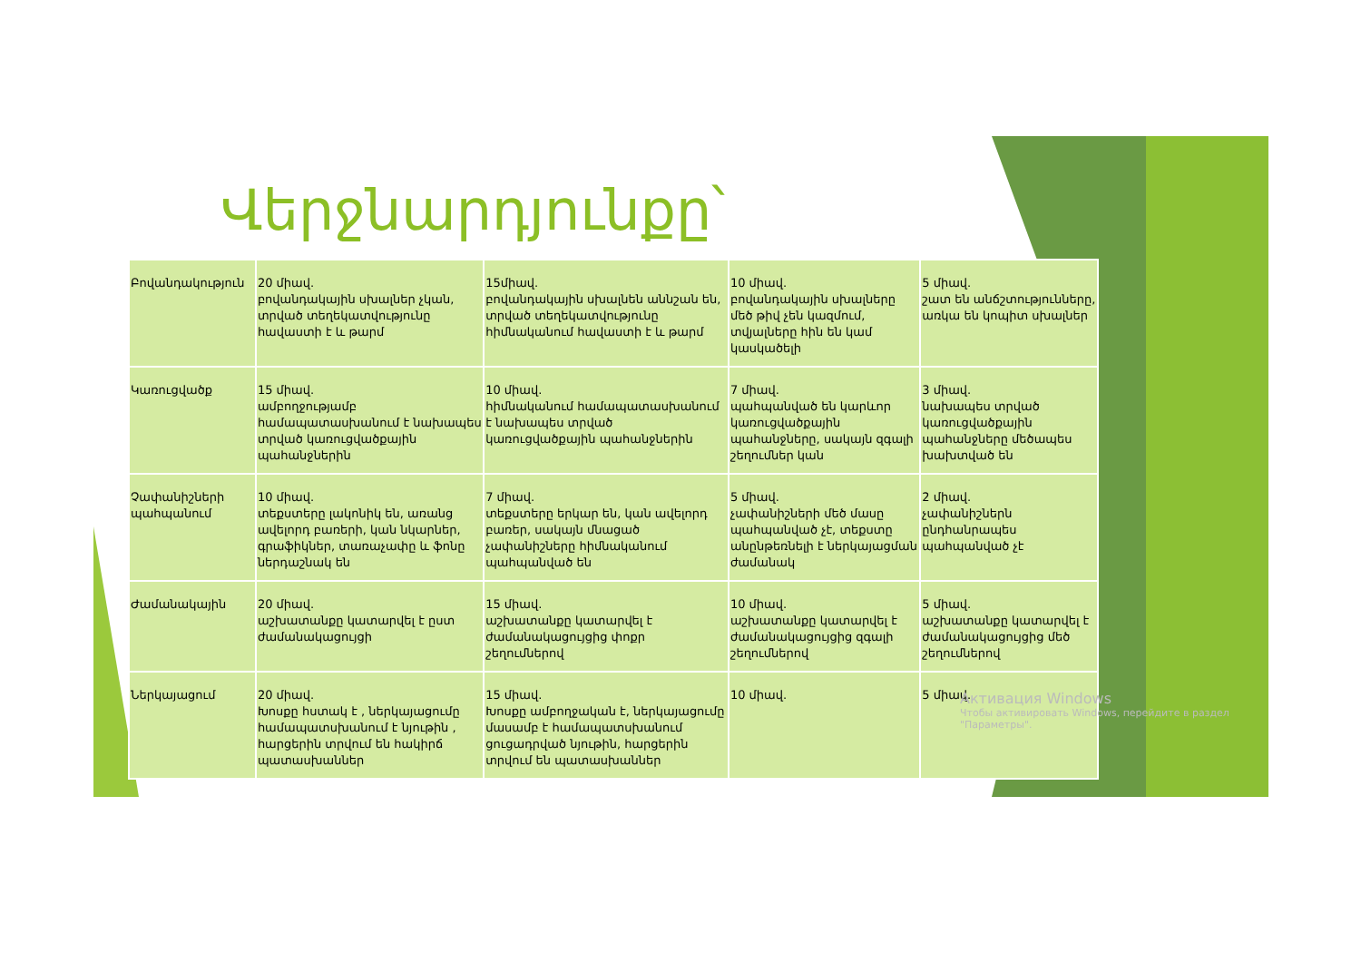Վերջնարդյունքը՝
| Բովանդակություն | 20 միավ. բովանդակային սխալներ չկան, տրված տեղեկատվությունը հավաստի է և թարմ | 15միավ. բովանդակային սխալնեն աննշան են, տրված տեղեկատվությունը հիմնականում հավաստի է և թարմ | 10 միավ. բովանդակային սխալները մեծ թիվ չեն կազմում, տվյալները հին են կամ կասկածելի | 5 միավ. շատ են անճշտությունները, առկա են կոպիտ սխալներ |
| Կառուցվածք | 15 միավ. ամբողջությամբ համապատասխանում է նախապես տրված կառուցվածքային պահանջներին | 10 միավ. հիմնականում համապատասխանում է նախապես տրված կառուցվածքային պահանջներին | 7 միավ. պահպանված են կարևոր կառուցվածքային պահանջները, սակայն զգալի շեղումներ կան | 3 միավ. նախապես տրված կառուցվածքային պահանջները մեծապես խախտված են |
| Չափանիշների պահպանում | 10 միավ. տեքստերը լակոնիկ են, առանց ավելորդ բառերի, կան նկարներ, գրաֆիկներ, տառաչափը և ֆոնը ներդաշնակ են | 7 միավ. տեքստերը երկար են, կան ավելորդ բառեր, սակայն մնացած չափանիշները հիմնականում պահպանված են | 5 միավ. չափանիշների մեծ մասը պահպանված չէ, տեքստը անընթեռնելի է ներկայացման ժամանակ | 2 միավ. չափանիշներն ընդհանրապես պահպանված չէ |
| Ժամանակային | 20 միավ. աշխատանքը կատարվել է ըստ ժամանակացույցի | 15 միավ. աշխատանքը կատարվել է ժամանակացույցից փոքր շեղումներով | 10 միավ. աշխատանքը կատարվել է ժամանակացույցից զգալի շեղումներով | 5 միավ. աշխատանքը կատարվել է ժամանակացույցից մեծ շեղումներով |
| Ներկայացում | 20 միավ. Խոսքը հստակ է , ներկայացումը համապատսխանում է նյութին , հարցերին տրվում են հակիրճ պատասխաններ | 15 միավ. Խոսքը ամբողջական է, ներկայացումը մասամբ է համապատսխանում ցուցադրված նյութին, հարցերին տրվում են պատասխաններ | 10 միավ. | 5 միավ. |
Активация Windows
Чтобы активировать Windows, перейдите в раздел "Параметры".